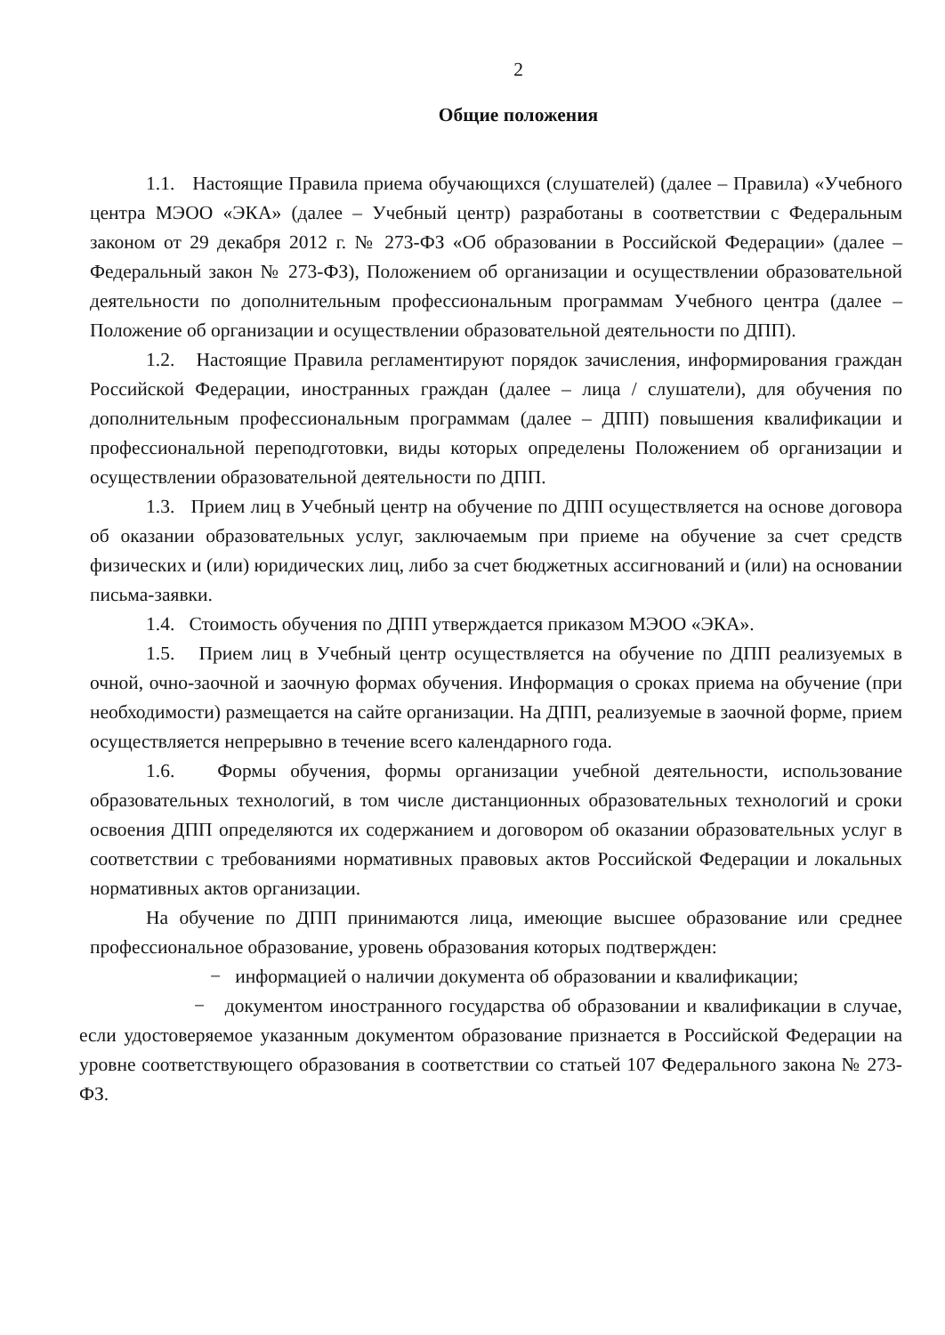2
Общие положения
1.1. Настоящие Правила приема обучающихся (слушателей) (далее – Правила) «Учебного центра МЭОО «ЭКА» (далее – Учебный центр) разработаны в соответствии с Федеральным законом от 29 декабря 2012 г. № 273-ФЗ «Об образовании в Российской Федерации» (далее – Федеральный закон № 273-ФЗ), Положением об организации и осуществлении образовательной деятельности по дополнительным профессиональным программам Учебного центра (далее – Положение об организации и осуществлении образовательной деятельности по ДПП).
1.2. Настоящие Правила регламентируют порядок зачисления, информирования граждан Российской Федерации, иностранных граждан (далее – лица / слушатели), для обучения по дополнительным профессиональным программам (далее – ДПП) повышения квалификации и профессиональной переподготовки, виды которых определены Положением об организации и осуществлении образовательной деятельности по ДПП.
1.3. Прием лиц в Учебный центр на обучение по ДПП осуществляется на основе договора об оказании образовательных услуг, заключаемым при приеме на обучение за счет средств физических и (или) юридических лиц, либо за счет бюджетных ассигнований и (или) на основании письма-заявки.
1.4. Стоимость обучения по ДПП утверждается приказом МЭОО «ЭКА».
1.5. Прием лиц в Учебный центр осуществляется на обучение по ДПП реализуемых в очной, очно-заочной и заочную формах обучения. Информация о сроках приема на обучение (при необходимости) размещается на сайте организации. На ДПП, реализуемые в заочной форме, прием осуществляется непрерывно в течение всего календарного года.
1.6. Формы обучения, формы организации учебной деятельности, использование образовательных технологий, в том числе дистанционных образовательных технологий и сроки освоения ДПП определяются их содержанием и договором об оказании образовательных услуг в соответствии с требованиями нормативных правовых актов Российской Федерации и локальных нормативных актов организации.
На обучение по ДПП принимаются лица, имеющие высшее образование или среднее профессиональное образование, уровень образования которых подтвержден:
− информацией о наличии документа об образовании и квалификации;
− документом иностранного государства об образовании и квалификации в случае, если удостоверяемое указанным документом образование признается в Российской Федерации на уровне соответствующего образования в соответствии со статьей 107 Федерального закона № 273-ФЗ.